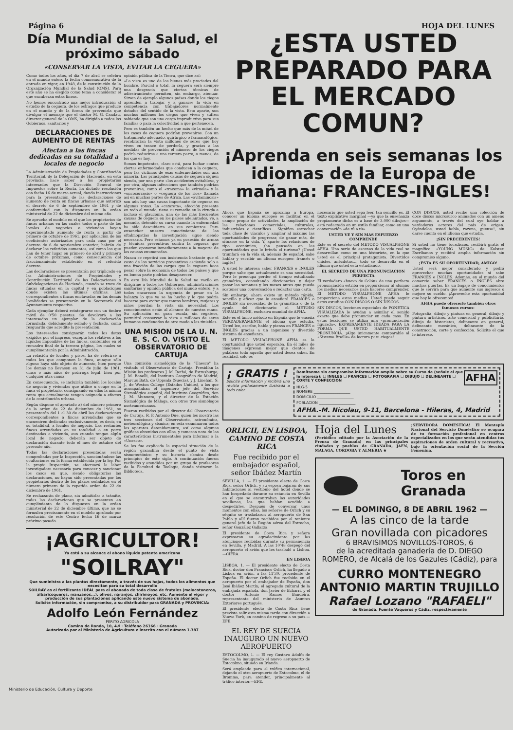Página 6 HOJA DEL LUNES
Día Mundial de la Salud, el próximo sábado
«CONSERVAR LA VISTA, EVITAR LA CEGUERA»
Como todos los años, el día 7 de abril se celebra en el mundo entero la fecha conmemorativa de la entrada en vigor, en 1948, de la constitución de la Organización Mundial de la Salud (OMS). Para este año se ha elegido como tema a considerar el que encabezan estas líneas.
No hemos encontrado una mejor introducción al estudio de la ceguera, de los estragos que produce en el mundo y de la forma de prevenirla que divulgar el mensaje que el doctor M. G. Candau, director general de la OMS, ha dirigido a todos los Gobiernos, sanitarios y
DECLARACIONES DE AUMENTO DE RENTAS
Afectan a las fincas dedicadas en su totalidad a locales de negocio
La Administración de Propiedades y Contribución Territorial, de la Delegación de Hacienda, en esta provincia, hace saber a los propietarios interesados que la Dirección General de Impuestos sobre la Renta, ha dictado resolución con fecha 16 de marzo actual, dando instrucciones para la presentación de las declaraciones de aumento de renta en fincas urbanas que autorizó el decreto de 6 de septiembre de 1961 y de conformidad con lo dispuesto en la orden ministerial de 22 de diciembre del mismo año.
Se aprueba el modelo en el que los propietarios de fincas urbanas en las cuales todos o parte de los locales de negocios o viviendas hayan experimentado aumento de renta a partir de primero de octubre de 1961, por aplicación de los coeficientes autorizados para cada caso por el decreto de 6 de septiembre anterior, habrán de declarar los referidos aumentos, así como los que han de tener lugar en primero de abril y primero de octubre próximas, como consecuencia del fraccionamiento establecido en el referido decreto.
Las declaraciones se presentarán por triplicado en las Administraciones de Propiedades y Contribución Territorial de las Delegaciones o Subdelegaciones de Hacienda, cuando se trate de fincas situadas en la capital y en poblaciones donde existen las últimas oficinas. Las correspondientes a fincas enclavadas en las demás localidades se presentarán en la Secretaría del Ayuntamiento respectivo.
Cada ejemplar deberá reintegrarse con un timbre móvil de 0'50 pesetas. Se devolverá a los interesados un ejemplar de la declaración formulada, debidamente sellado y fechado, como resguardo que acredite la presentación.
Los interesados consignarán todos los datos exigidos por el impreso, excepto los relativos a los líquidos imponibles de las fincas, contenidos en el recuadro final de la tercera página, los cuales se cumplimentarán por la Administración.
La relación de locales y pisos, ha de referirse a todos los que componen la finca, aunque sólo alguno haya sido objeto de aumento, bien porque los demás no llevasen en 31 de julio de 1961, cinco o más años de prórroga legal, bien por cualquier otra causa.
En consecuencia, se incluirán también los locales de negocio y viviendas que utilice u ocupe en la finca el propietario, consignando en ellos la misma renta que actualmente tengan asignada a efectos de la contribución urbana.
Según dispone el apartado a) del número primero de la orden de 22 de diciembre de 1961, se presentarán del 1 al 30 de abril las declaraciones correspondientes a fincas arrendadas que se encuentren dedicadas exclusivamente, es decir, en su totalidad, a locales de negocio. Las restantes fincas arrendadas en su totalidad o en parte destinadas a vivienda, aun cuando tengan algún local de negocio, deberán ser objeto de declaración durante todo el mes de octubre del presente año.
Todas las declaraciones presentadas serán comprobadas por la Inspección, sancionándose las ocultaciones en la forma establecida por la ley. Por la propia Inspección, se efectuará la labor investigadora necesaria para conocer y sancionar los casos en que, siendo obligatorias las declaraciones, no hayan sido presentadas por los propietarios dentro de los plazos señalados en el número primero de la repetida orden de 22 de diciembre de 1961.
Se rechazarán de plano, sin admitirlas a trámite, todas las declaraciones que se presenten en cumplimiento de lo dispuesto en la orden ministerial de 22 de diciembre último, que no se formulen precisamente en el modelo aprobado por resolución de este Centro fecha 16 de marzo próximo pasado.
opinión pública de la Tierra, que dice así:
«La vista es uno de los bienes más preciados del hombre. Parcial o total, la ceguera será siempre una desgracia que ciertas técnicas de adiestramiento permiten, sin embargo, atenuar. Sirven de ejemplo algunos países donde los ciegos aprenden a trabajar y a ganarse la vida en competencia con trabajadores normalmente dotados del sentido de la vista. Esto aparte, son muchos millones los ciegos que viven y sufren sabiendo que son una carga improductiva para sus familias o para la colectividad a que pertenecen.
Pero es también un hecho que más de la mitad de los casos de ceguera podrían prevenirse. Con un tratamiento adecuado, quirúrgico o farmacológico, recobrarían la vista millones de seres que hoy viven en trance de perderla, y gracias a las medidas de prevención el número de los ciegos podría reducirse a una tercera parte, o menos, de los que es hoy.
Somos impotentes, claro está, para luchar contra ciertas enfermedades que conducen a la ceguera, pero las víctimas de esas enfermedades son una minoría. Las principales causas de ceguera siguen siendo, por una parte «los accidentes evitables», y por otra, algunas infecciones que también podrían prevenirse, como el «tracoma» la «viruela» y la «oncocercosis» o «ceguera de los ríos» llamada así en muchas partes de Africa. Las «avitaminosis» son aún hoy una causa importante de ceguera en algunas zonas. La «catarata», afección presente en todo el mundo, tiene su remedio en la cirugía e incluso el glaucoma, una de las más frecuentes causas de ceguera en los países adelantados, ve, a menudo, detenido su curso cuando la enfermedad ha sido descubierta en sus comienzos. Para ensanchar nuestro conocimiento de las oftalmopatías la investigación sigue siendo necesaria. Pero estamos ya en posesión de armas y técnicas preventivas contra la ceguera que pueden oponerse inmediatamente a la mayoría de las causas enumeradas.
Nunca se repetirá con insistencia bastante que el costo de los servicios preventivos asciende solo a una fracción de las cargas que la ceguera hace pesar sobre la economía de todos los países y que en buena parte podrían desaparecer.
En este Día Mundial de la Salud no vacilo en dirigirme a todos los Gobiernos, administraciones sanitarias y opinión pública del mundo entero, y a todos encarezco la urgencia de pesar en la balanza lo que ya se ha hecho y lo que podría hacerse para evitar que tantos hombres, mujeres y niños pierdan la vista sin necesidad. Los conocimientos están al alcance de nuestra mano. Su aplicación en gran escala, sin regateos, permitirá conservar la vista a millones de seres humanos condenados de otro modo a las tinieblas.
UNA MISION DE LA U. N. E. S. C. O. VISITO EL OBSERVATORIO DE CARTUJA
Una comisión sismológica de la "Unesco" ha visitado el Observatorio de Cartuja. Presidían la Misión los profesores J. M. Rothé, de Estrasburgo; J. M. Bonelli, del Instituto Geográfico de Madrid; Marcus Bath, de Uppsala (Suecia), y J. Linehan, S. J., de Weston College (Estados Unidos), a los que acompañaban el ingeniero jefe del Servicio Sismológico español, del Instituto Geográfico, don J. M. Munuera, y el director de la Estación Sismológica de Málaga, con otros tres sismólogos norteamericanos.
Fueron recibidos por el director del Observatorio de Cartuja, R. P. Antonio Due, quien les mostró las tres secciones del Observatorio, astronómica, meteorológica y sísmica; en esta examinaron todos los aparatos detenidamente, así como algunas gráficas obtenidas con ellos, y tomaron nota de las características instrumentales para informar a la «Unesco».
Se les fue explicada la especial situación de la región granadina desde el punto de vista sismotectónico y su historia sísmica desde principios de este siglo. A continuación fueron recibidos y atendidos por un grupo de profesores de la Facultad de Teología, donde visitaron la Biblioteca.
¡AGRICULTOR!
Ya está a su alcance el abono líquido patente americana
"SOILRAY"
Que suministra a las plantas directamente, a través de sus hojas, todos los alimentos que necesitan para su total desarrollo
SOILRAY es el fertilizante IDEAL para el abonado de toda clase de frutales (melocotoneros, albaricoqueros, manzanos...), olivos, naranjos, chirimoyos, etc. Aumente el vigor y producción de sus plantaciones aplicando este nuevo sistema de abonado.
Solicite información, sin compromiso, a su distribuidor para GRANADA y PROVINCIA:
Adolfo León Fernández
PERITO AGRICOLA
Camino de Ronda, 10, 4.º · Teléfono 26166 · Granada
Autorizado por el Ministerio de Agricultura e inscrito con el número 1.387
¿ESTA USTED PREPARADO PARA EL MERCADO COMUN?
¡Aprenda en seis semanas los idiomas de la Europa de mañana: FRANCES-INGLES!
Ahora que España se aproxima a Europa, conocer un idioma europeo es facilitar, en el campo propio de actividades, la ampliación de las relaciones comerciales, culturales, industriales o científicas... Significa estrechar toda clase de vínculos y ampliar al máximo las oportunidades de progresar, de ganar más, de situarse en la vida. Y, aparte las relaciones de tipo económico, ¿ha pensado en las oportunidades que le brinda el turismo? ¡Usted triunfará en la vida si, además de español, sabe hablar y escribir un idioma europeo: francés o inglés!
A usted le interesa saber FRANCES e INGLES porque sabe que actualmente es una necesidad. Pero le preocupa perder el tiempo estudiando gramática, consultando diccionarios y dejar pasar las semanas y los meses antes que pueda sostener una conversación o redactar una carta.
Sin embargo, ahora existe un método rápido, sencillo y eficaz que le enseñará FRANCES o INGLES sin necesidad de la gramática o de la ayuda del diccionario: el METODO VISUALPHONE, exclusiva mundial de AFHA.
Este es el único método en España que le enseña VERDADERAMENTE el idioma que estudia. Usted lee, escribe, habla y piensa en FRANCES o INGLES gracias a un ingenioso y divertido sistema de enseñanza.
El METODO VISUALPHONE AFHA es la oportunidad que usted esperaba. En él miles de imágenes expresan mejor que cientos de palabras todo aquello que usted desea saber. En realidad, sólo es
necesario que usted sepa leer, tan sencillo es. El texto explicativo marginal —ya que la enseñanza propiamente dicha es a base de 3.000 dibujos— está redactado en un estilo familiar, como en una conversación «de tú a tú».
USTED VE Y SIN MAS ESFUERZO COMPRENDE
Este es el secreto del METODO VISUALPHONE AFHA. Una serie de escenas de la vida real se desarrollan como en una historieta, en la que usted es el principal protagonista. Divertidos chistes, anécdotas..., todo se desarrolla en el idioma que usted está estudiando.
EL SECRETO DE UNA PRONUNCIACION PERFECTA
El verdadero «huevo de Colón» de una perfecta pronunciación estriba en proporcionar al alumno los medios necesarios para hacerse comprender. El METODO VISUALPHONE AFHA le proporciona estos medios. Usted puede seguir estos estudios CON DISCOS O SIN DISCOS.
SIN DISCOS, lecciones especiales de FONETICA VISUALIZADA le ayudan a asimilar el sonido exacto que debe pronunciar en cada caso. En estas lecciones se utiliza una «pronunciación figurada», EXPRESAMENTE IDEADA PARA LA FORMA QUE USTED HABITUALMENTE PRONUNCIA. ¡Algo únicamente comparable al «Sistema Braille» de lectura para ciegos!
CON DISCOS, usted recibe una colección de doce discos microsurco animados con un ameno argumento, a través del cual oye hablar a verdaderos actores del país de origen. Oyéndolos, usted habla, razona, ¡piensa!, sin darse cuenta en el idioma que estudia.
¡SIN PRECEDENTES!
Si usted no tiene tocadiscos, recibirá gratis el magnífico «YOUNG MUSIC» de Kolster. Escríbanos y recibirá amplia información sin compromiso alguno.
¡ESTA ES SU OPORTUNIDAD, AMIGO!
Usted será mejor considerado y podrá aprovechar muchas oportunidades si sabe FRANCES e INGLES. Además, en el mundo del comercio saber FRANCES o INGLES abre muchas puertas. Es un bagaje de conocimientos que le servirá para que aumente sus ingresos o mejore su sueldo. ¡Aproveche esta oportunidad que hoy le ofrecemos!
AFHA puede ofrecerle también otros famosos cursos:
Fotografía, dibujo y pintura en general, dibujo y pintura artísticos, arte comercial y publicitario, dibujo de historietas, delineante en general, delineante mecánico, delineante de la construcción, corte y confección. Solicite el que le interese.
¡ GRATIS !
Solicite información y recibirá una revista profusamente ilustrada a todo color.
Remítanme sin compromiso información amplia sobre su Curso de (señale el que le interesa): ☐ INGLES ☐ FRANCES ☐ FOTOGRAFIA ☐ DIBUJO ☐ DELINEANTE ☐ CORTE Y CONFECCION AFHA
HLG-5
NOMBRE ____________________
DOMICILIO ____________________
POBLACION ____________________
AFHA.-M. Nicolau, 9-11, Barcelona - Hileras, 4, Madrid
ORLICH, EN LISBOA, CAMINO DE COSTA RICA
Fue recibido por el embajador español, señor Ibáñez Martín
SEVILLA, 1. — El presidente electo de Costa Rica, señor Orlich, y su esposa bajaron de sus habitaciones al vestíbulo del hotel donde se han hospedado durante su estancia en Sevilla en el que se encontraban las autoridades sevillanas, los que habían acudido a despedirles. Después de conversar unos momentos con ellas, los señores de Orlich y su séquito se trasladaron al aeropuerto de San Pablo y allí fueron recibidos por el teniente general jefe de la Región aérea del Estrecho, señor González Gallarza.
El presidente de Costa Rica y señora expresaron su agradecimiento por las atenciones recibidas durante su permanencia en Sevilla, y Madrid. A las 10'48 despegó del aeropuerto el avión que les trasladó a Lisboa.—CIFRA.
EN LISBOA
LISBOA, 1. — El presidente electo de Costa Rica, doctor don Francisco Orlich, ha llegado a Lisboa en avión, a las 11'30, procedente de España. El doctor Orlich fue recibido en el aeropuerto por el embajador de España, don José Ibáñez Martín; el agregado cultural de la embajada española, don Javier de Echarri, y el doctor Antonio Ramos Bandeira, representante del ministerio de Asuntos Exteriores portugués.
El presidente electo de Costa Rica tiene previsto salir esta misma tarde con dirección a Nueva York, en camino de regreso a su país.—EFE.
EL REY DE SUECIA INAUGURO UN NUEVO AEROPUERTO
ESTOCOLMO, 1. — El rey Gustavo Adolfo de Suecia ha inaugurado el nuevo aeropuerto de Estocolmo, situado en Irlanda.
Será empleado para el tráfico internacional, dejando el otro aeropuerto de Estocolmo, el de Bromma, para atender, principalmente al tráfico interior.—EFE.
Hoja del Lunes
(Periódico editado por la Asociación de la Prensa de Granada) en las principales ciudades y pueblos de GRANADA, JAEN, MALAGA, CORDOBA Y ALMERIA ★
¡SERVIDORA DOMESTICA! El Montepío Nacional del Servicio Doméstico se ocupará de tu formación profesional en centros especializados en los que serán atendidas tus aspiraciones de orden cultural y recreativo, bajo la orientación social de la Sección Femenina.
Toros en Granada
— EL DOMINGO, 8 DE ABRIL 1962 —
A las cinco de la tarde
Gran novillada con picadores
6 BRAVISIMOS NOVILLOS-TOROS, 6
de la acreditada ganadería de D. DIEGO ROMERO, de Alcalá de los Gazules (Cádiz), para
CURRO MONTENEGRO
ANTONIO MARTIN TRUJILLO
Rafael Lozano "RAFAELI"
de Granada, Fuente Vaqueros y Cádiz, respectivamente
Ministerio de Educación, Cultura y Deporte